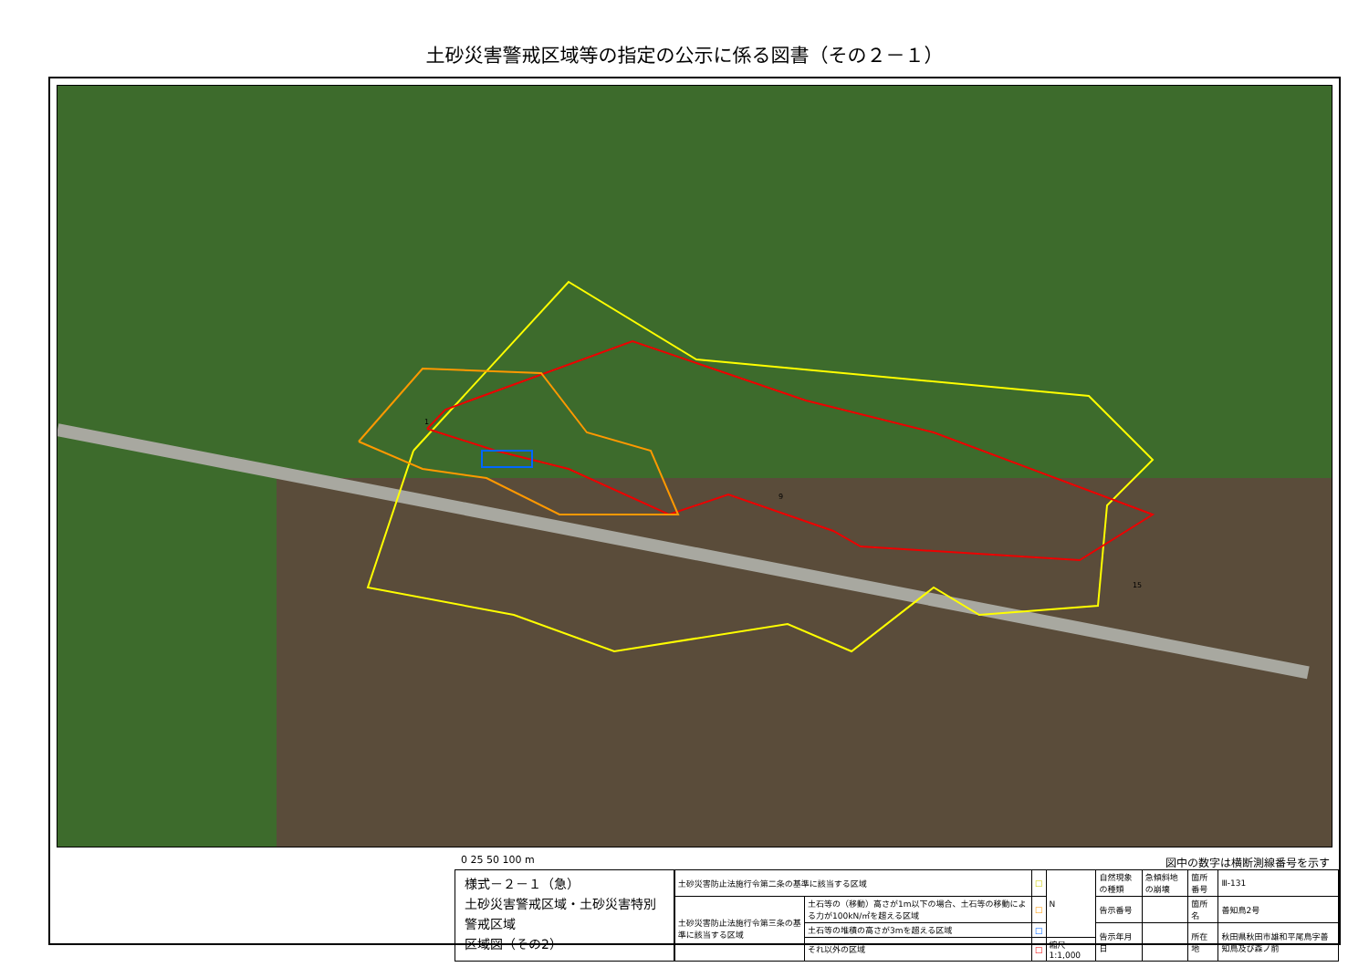土砂災害警戒区域等の指定の公示に係る図書（その２－１）
1
9
15
0 25 50 100 m 図中の数字は横断測線番号を示す
様式－２－１（急）
土砂災害警戒区域・土砂災害特別警戒区域
区域図（その2）
| 土砂災害防止法施行令第二条の基準に該当する区域 | | □ | N | 自然現象の種類 | 急傾斜地の崩壊 | 箇所番号 | Ⅲ-131 |
| 土砂災害防止法施行令第三条の基準に該当する区域 | 土石等の（移動）高さが1m以下の場合、土石等の移動による力が100kN/㎡を超える区域 | □ | | 告示番号 | | 箇所名 | 善知鳥2号 |
| | 土石等の堆積の高さが3mを超える区域 | □ | | 告示年月日 | | 所在地 | 秋田県秋田市雄和平尾鳥字善知鳥及び森ノ前 |
| | それ以外の区域 | □ | 縮尺 1:1,000 | | | | |